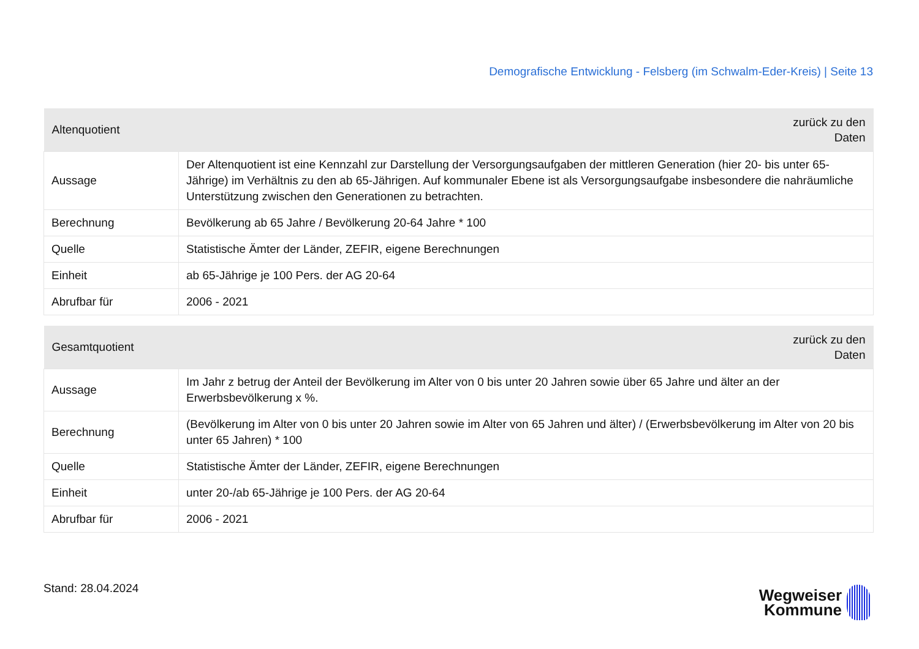Demografische Entwicklung - Felsberg (im Schwalm-Eder-Kreis) | Seite 13
| Altenquotient | zurück zu den Daten |
| --- | --- |
| Aussage | Der Altenquotient ist eine Kennzahl zur Darstellung der Versorgungsaufgaben der mittleren Generation (hier 20- bis unter 65-Jährige) im Verhältnis zu den ab 65-Jährigen. Auf kommunaler Ebene ist als Versorgungsaufgabe insbesondere die nahräumliche Unterstützung zwischen den Generationen zu betrachten. |
| Berechnung | Bevölkerung ab 65 Jahre / Bevölkerung 20-64 Jahre * 100 |
| Quelle | Statistische Ämter der Länder, ZEFIR, eigene Berechnungen |
| Einheit | ab 65-Jährige je 100 Pers. der AG 20-64 |
| Abrufbar für | 2006 - 2021 |
| Gesamtquotient | zurück zu den Daten |
| --- | --- |
| Aussage | Im Jahr z betrug der Anteil der Bevölkerung im Alter von 0 bis unter 20 Jahren sowie über 65 Jahre und älter an der Erwerbsbevölkerung x %. |
| Berechnung | (Bevölkerung im Alter von 0 bis unter 20 Jahren sowie im Alter von 65 Jahren und älter) / (Erwerbsbevölkerung im Alter von 20 bis unter 65 Jahren) * 100 |
| Quelle | Statistische Ämter der Länder, ZEFIR, eigene Berechnungen |
| Einheit | unter 20-/ab 65-Jährige je 100 Pers. der AG 20-64 |
| Abrufbar für | 2006 - 2021 |
Stand: 28.04.2024
Wegweiser
Kommune